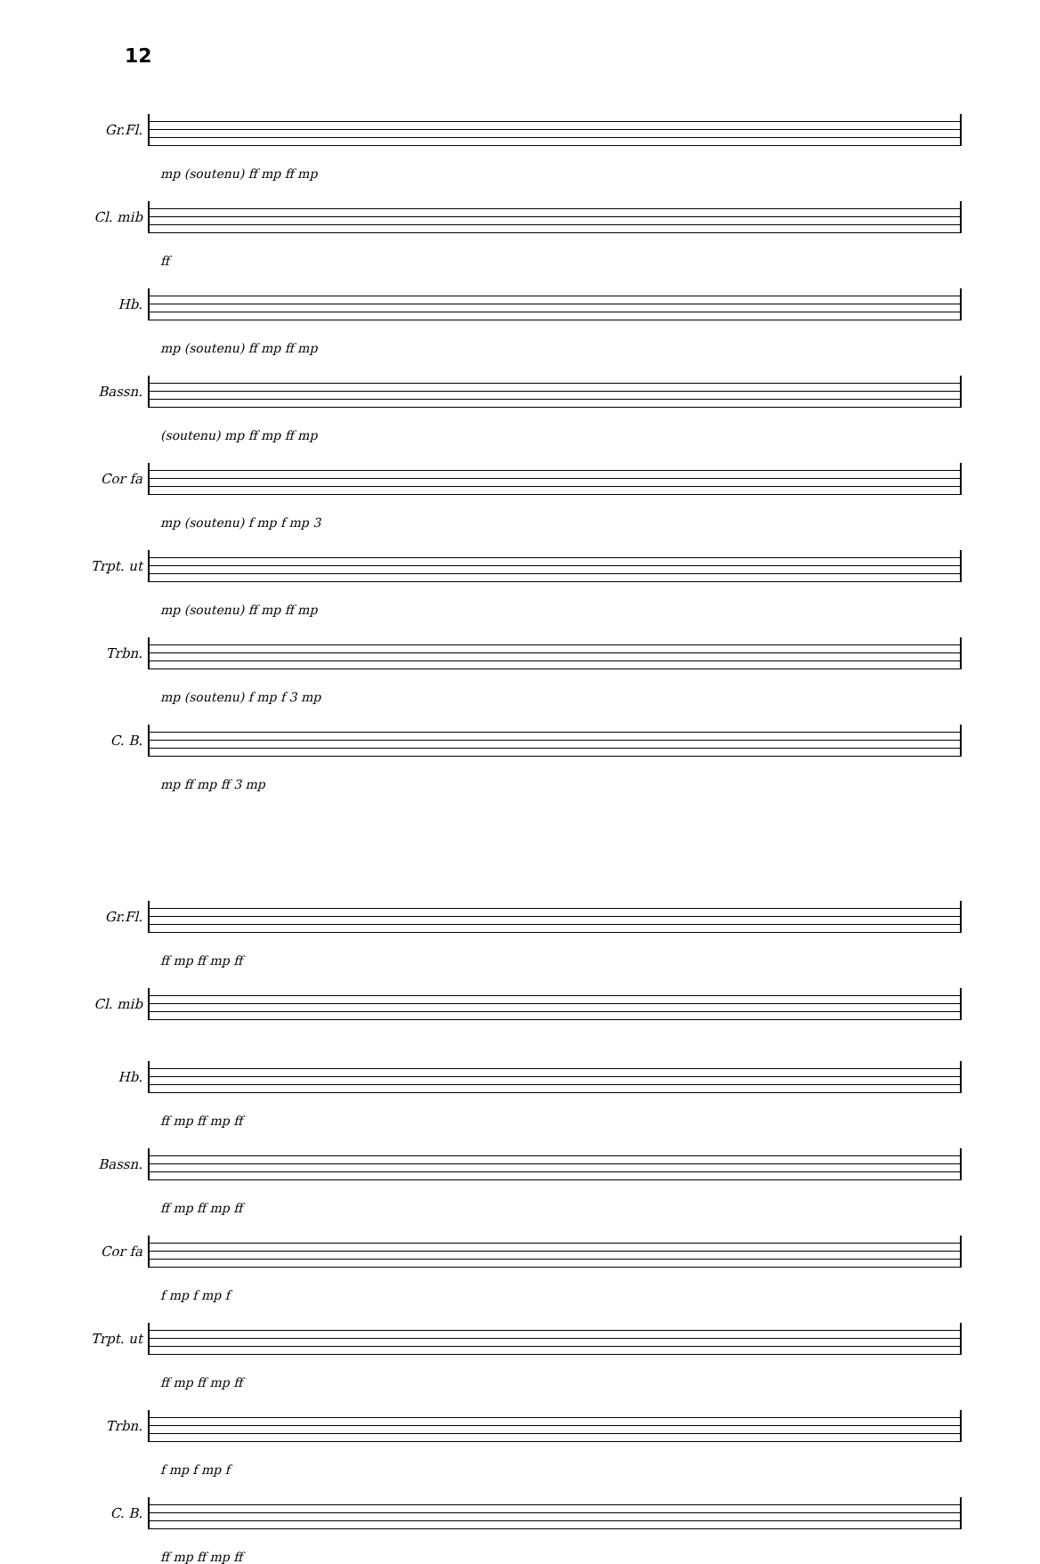12
Gr.Fl.
mp (soutenu) ff mp ff mp
Cl. mib
ff
Hb.
mp (soutenu) ff mp ff mp
Bassn.
(soutenu) mp ff mp ff mp
Cor fa
mp (soutenu) f mp f mp 3
Trpt. ut
mp (soutenu) ff mp ff mp
Trbn.
mp (soutenu) f mp f 3 mp
C. B.
mp ff mp ff 3 mp
Gr.Fl.
ff mp ff mp ff
Cl. mib
Hb.
ff mp ff mp ff
Bassn.
ff mp ff mp ff
Cor fa
f mp f mp f
Trpt. ut
ff mp ff mp ff
Trbn.
f mp f mp f
C. B.
ff mp ff mp ff